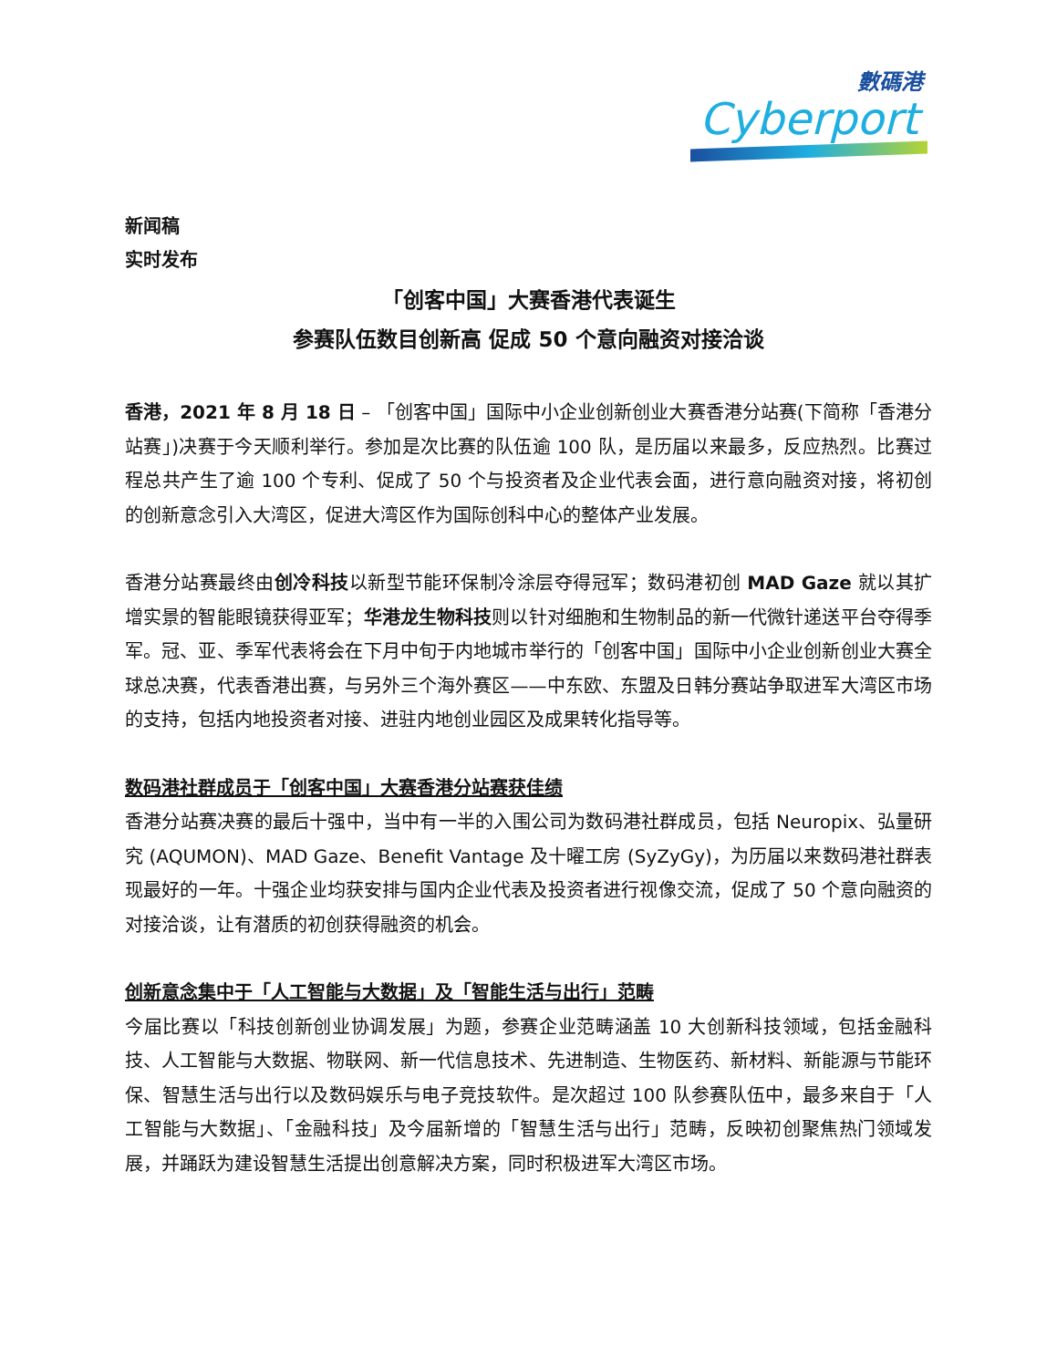數碼港
Cyberport
新闻稿
实时发布
「创客中国」大赛香港代表诞生
参赛队伍数目创新高 促成 50 个意向融资对接洽谈
香港，2021 年 8 月 18 日 – 「创客中国」国际中小企业创新创业大赛香港分站赛(下简称「香港分站赛」)决赛于今天顺利举行。参加是次比赛的队伍逾 100 队，是历届以来最多，反应热烈。比赛过程总共产生了逾 100 个专利、促成了 50 个与投资者及企业代表会面，进行意向融资对接，将初创的创新意念引入大湾区，促进大湾区作为国际创科中心的整体产业发展。
香港分站赛最终由创冷科技以新型节能环保制冷涂层夺得冠军；数码港初创 MAD Gaze 就以其扩增实景的智能眼镜获得亚军；华港龙生物科技则以针对细胞和生物制品的新一代微针递送平台夺得季军。冠、亚、季军代表将会在下月中旬于内地城市举行的「创客中国」国际中小企业创新创业大赛全球总决赛，代表香港出赛，与另外三个海外赛区——中东欧、东盟及日韩分赛站争取进军大湾区市场的支持，包括内地投资者对接、进驻内地创业园区及成果转化指导等。
数码港社群成员于「创客中国」大赛香港分站赛获佳绩
香港分站赛决赛的最后十强中，当中有一半的入围公司为数码港社群成员，包括 Neuropix、弘量研究 (AQUMON)、MAD Gaze、Benefit Vantage 及十曜工房 (SyZyGy)，为历届以来数码港社群表现最好的一年。十强企业均获安排与国内企业代表及投资者进行视像交流，促成了 50 个意向融资的对接洽谈，让有潜质的初创获得融资的机会。
创新意念集中于「人工智能与大数据」及「智能生活与出行」范畴
今届比赛以「科技创新创业协调发展」为题，参赛企业范畴涵盖 10 大创新科技领域，包括金融科技、人工智能与大数据、物联网、新一代信息技术、先进制造、生物医药、新材料、新能源与节能环保、智慧生活与出行以及数码娱乐与电子竞技软件。是次超过 100 队参赛队伍中，最多来自于「人工智能与大数据」、「金融科技」及今届新增的「智慧生活与出行」范畴，反映初创聚焦热门领域发展，并踊跃为建设智慧生活提出创意解决方案，同时积极进军大湾区市场。